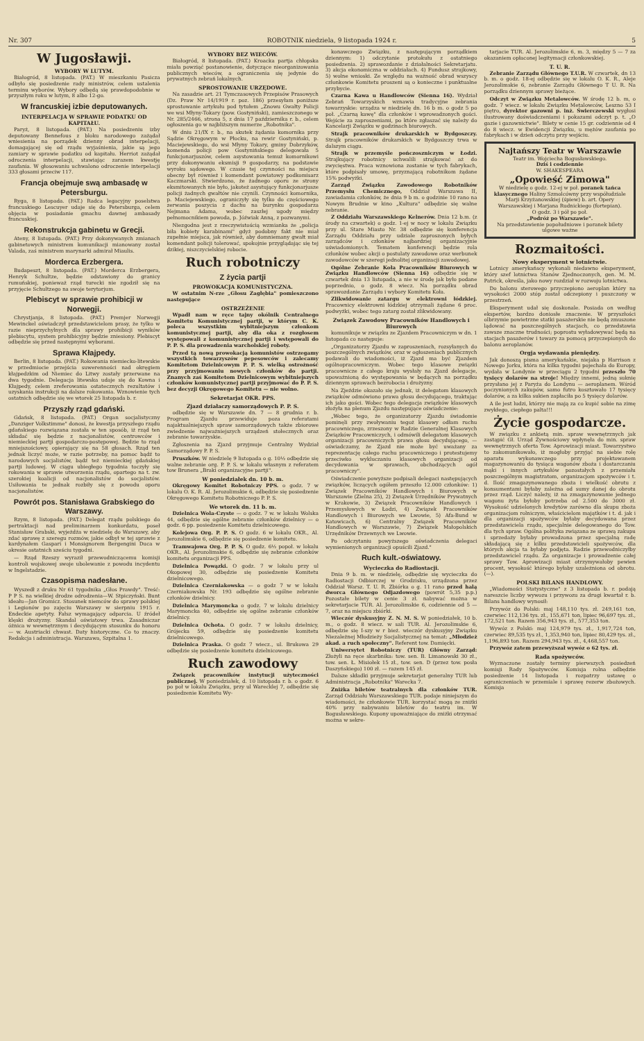Nr. 307 ROBOTNIK niedziela, 9 listopada 1924 r. 5
W Jugosławji.
WYBORY W LUTYM.
Białogród, 8 listopada. (PAT.) W mieszkaniu Pasicza odbyło się posiedzenie rady ministrów, celem ustalenia terminu wyborów. Wybory odbędą się prawdopodobnie w przyszłym roku w lutym, 8 albo 12-go.
W francuskiej izbie deputowanych.
INTERPELACJA W SPRAWIE PODATKU OD KAPITAŁU.
Paryż, 8 listopada. (PAT.) Na posiedzeniu izby deputowany Bennefous z bloku narodowego zażądał wniesienia na porządek dzienny obrad interpelacji, domagającej się od rządu wyjaśnienia, jakie są jego zamiary w sprawie podatku od kapitału. Herriot zażądał odroczenia interpelacji, stawiając zarazem kwestję zaufania. W głosowaniu uchwalono odroczenie interpelacji 333 głosami przeciw 117.
Francja obejmuje swą ambasadę w Petersburgu.
Ryga, 8 listopada. (PAT.) Radca legacyjny poselstwa francuskiego Lescuyer udaje się do Petersburga, celem objęcia w posiadanie gmachu dawnej ambasady francuskiej.
Rekonstrukcja gabinetu w Grecji.
Ateny, 8 listopada. (PAT.) Przy dokonywanych zmianach gabinetowych ministrem komunikacji mianowany został Valada, zaś ministrem marynarki admirał Miaulis.
Morderca Erzbergera.
Budapeszt, 8 listopada. (PAT.) Morderca Erzbergera, Henryk Schultze, będzie odstawiony do granicy rumuńskiej, ponieważ rząd turecki nie zgodził się na przyjęcie Schultzego na swoje terytorjum.
Plebiscyt w sprawie prohibicji w Norwegji.
Chrystjanja, 8 listopada. (PAT.) Premjer Norwegji Mewinckel oświadczył przedstawicielom prasy, że tylko w razie nieprzychylnych dla sprawy prohibicji wyników plebiscytu, system prohibicyjny będzie zniesiony. Plebiscyt odbędzie się przed następnymi wyborami.
Sprawa Kłajpedy.
Berlin, 8 listopada. (PAT.) Rokowania niemiecko-litewskie w przedmiocie przejścia suwerenności nad okręgiem kłajpedzkim od Niemiec do Litwy zostały przerwane na dwa tygodnie. Delegacja litewska udaje się do Kowna i Kłajpedy, celem zreferowania ostatecznych rezultatów i uzyskania instrukcji na dalsze rokowania. Wznowienie tych ostatnich odbędzie się we wtorek 25 listopada b. r.
Przyszły rząd gdański.
Gdańsk, 8 listopada. (PAT.) Organ socjalistyczny „Danziger Volkstimme" donosi, że kwestja przyszłego rządu gdańskiego rozwiązana została w ten sposób, iż rząd ten składać się będzie z nacjonalistów, centrowców i niemieckiej partji gospodarczo-postępowej. Będzie to rząd mniejszościowy, opierający się na 58 głosach. Rząd ten jednak liczyć może, w razie potrzeby, na pomoc bądź to narodowych socjalistów, bądź też niemieckiej gdańskiej partji ludowej. W ciągu ubiegłego tygodnia toczyły się rokowania w sprawie utworzenia rządu, opartego na t. zw. szerokiej koalicji od nacjonalistów do socjalistów. Usiłowania te jednak rozbiły się z powodu oporu nacjonalistów.
Powrót pos. Stanisława Grabskiego do Warszawy.
Rzym, 8 listopada. (PAT.) Delegat rządu polskiego do pertraktacji nad preliminarzem konkordatu, poseł Stanisław Grabski, wyjeżdża w niedzielę do Warszawy, aby zdać sprawę z szeregu rozmów, jakie odbył w tej sprawie z kardynałem Gaspari i Monsignorem Bergengini Duca w okresie ostatnich sześciu tygodni.
— Rząd Rzeszy wyraził przewodniczącemu komisji kontroli wojskowej swoje ubolewanie z powodu incydentu w Ingelstadzie.
Czasopisma nadesłane.
Wyszedł z druku Nr 61 tygodnika „Głos Prawdy". Treść: P P S. na wielkiej drodze odrodzenia—W. Stpiczyński. Bunt ideału—Jan Gromicz. Stosunek niemców do sprawy polskiej i Legionów po zajęciu Warszawy w sierpniu 1915 r. Endeckie apetyty. Fałsz wymagający odparcia. U źródeł klęski drożyzny. Skandal oświatowy trwa. Zasadniczar óżnica w wewnętrznym i decydującym stosunku do honoru — w. Austriacki chwast. Daty historyczne. Co to znaczy. Redakcja i administracja. Warszawa, Szpitalna 1.
WYBORY BEZ WIECÓW.
Białogród, 8 listopada. (PAT.) Kroacka partja chłopska miała powziąć postanowienie, dotyczące nieorganizowania publicznych wieców, a ograniczenia się jedynie do prywatnych zebrań lokalnych.
SPROSTOWANIE URZĘDOWE.
Na zasadzie art. 21 Tymczasowych Przepisów Prasowych (Dz. Praw Nr 14/1919 r. poz. 186) przesyłam poniższe sprostowanie artykułu pod tytułem „Znowu Gwałty Policji we wsi Młyny-Tokary (pow. Gostyniński), zamieszczonego w Nr. 285/2466, strona 5, z dnia 17 października r. b., celem ogłoszenia go w najbliższym numerze „Robotnika".
W dniu 21/IX r. b., na skutek żądania komornika przy Sądzie Okręgowym w Płocku, na rewir Gostyniński, p. Maciejewskiego, do wsi Młyny Tokary, gminy Dobrzyków, komenda policji pow Gostynińskiego delegowała 5 funkcjonarjuszów, celem asystowania temuż komornikowi przy dokonywaniu eksmisji 9 gospodarzy, na podstawie wyroku sądowego. W czasie tej czynności na miejscu obecny był również i komendant powiatowy podkomisarz Kaczmarski. Stwierdzono, że żadnego oporu ze strony eksmitowanych nie było, jakoteż asystujący funkcjonarjusze policji żadnych gwałtów nie czynili. Czynności komornika, p. Maciejewskiego, ograniczyły się tylko do częściowego zerwania poszycia z dachu na burynku gospodarza Nejmana Adama, wobec zaszłej ugody między pełnomocnikiem powoda, p. Jóźwiak Anną, z pozwanymi.
Niezgodna jest z rzeczywistością wzmianka że „policja biła kobiety karabinami" gdyż podobny fakt nie miał zupełnie miejsca, jak również, aby domniemany gwałt miał komendant policji tolerować, spokojnie przyglądając się tej dzikiej, niszczycielskiej robocie.
Ruch robotniczy
Z życia partji
PROWOKACJA KOMUNISTYCZNA.
W ostatnim N-rze „Głosu Zagłębia" pomieszczono następujące
OSTRZEŻENIE
Wpadł nam w ręce tajny okólnik Centralnego Komitetu Komunistycznej partji, w którym C. K. poleca wszystkim wybitniejszym członkom komunistycznej partji, aby dla oka z rozgłosem występowali z komunistycznej partji i wstępowali do P. P. S. dla prowadzenia warcholskiej roboty.
Przed tą nową prowokacją komunistów ostrzegamy wszystkich towarzyszów pepesowców i zalecamy Komitetom Dzielnicowym P. P. S. wielką ostrożność przy przyjmowaniu nowych członków do partji. Znanych zaś Komitetom Dzielnicowym wybitniejszych członków komunistycznej partji przyjmować do P. P. S. bez decyzji Okręgowego Komitetu — nie wolno.
Sekretarjat OKR. PPS.
Zjazd działaczy samorządowych P. P. S.
odbędzie się w Warszawie dn. 7 — 8 grudnia r. b. Program Zjazdu przewiduje poza referatami najaktualniejszych spraw samorządowych także zbiorowe zwiedzenie najważniejszych urządzeń stołecznych oraz zebranie towarzyskie.
Zgłoszenia na Zjazd przyjmuje Centralny Wydział Samorządowy P. P. S.
Pruszków. W niedzielę 9 listopada o g. 10½ odbędzie się walne zebranie org. P. P. S. w lokalu własnym z referatem tow Brunera „Braki organizacyjne partji".
W poniedziałek dn. 10 b. m.
Okręgowy Komitet Robotniczy PPS. o godz. 7 w lokalu O. K. R. Al. Jerozolimskie 6, odbędzie się posiedzenie Okręgowego Komitetu Robotniczego P. P. S.
We wtorek dn. 11 b. m.
Dzielnica Wola-Czyste — o godz. 7 w. w lokalu Wolska 44, odbędzie się ogólne zebranie członków dzielnicy — o godz. 6 pp. posiedzenie Komitetu dzielnicowego.
Kolejowa Org. P. P. S. O godz. 6 w lokalu OKR., Al. Jerozolimskie 6, odbędzie się posiedzenie komitetu.
Tramwajowa Org. P. P. S. O godz. 6½ popoł. w lokalu OKR., Al. Jerozolimskie 6, odbędzie się zebranie członków komitetu organizacji PPS.
Dzielnica Powązki. O godz. 7 w lokalu przy ul Okopowej 30, odbędzie się posiedzenie Komitetu dzielnicowego.
Dzielnica Czerniakowska — o godz 7 w w lokalu Czerniakowska Nr. 193 odbędzie się ogólne zebranie członków dzielnicy.
Dzielnica Marymoncka o godz. 7 w lokalu dzielnicy Marymoncka 40, odbędzie się ogólne zebranie członków dzielnicy.
Dzielnica Ochota. O godz. 7 w lokalu dzielnicy, Grójecka 59, odbędzie się posiedzenie komitetu dzielnicowego.
Dzielnica Praska. O godz 7 wiecz., ul. Brukowa 29 odbędzie się posiedzenie komitetu dzielnicowego.
Ruch zawodowy
Związek pracowników instytucji użyteczności publicznej. W poniedziałek, d. 10 listopada r. b. o godz. 6 po poł w lokalu Związku, przy ul Warecklej 7, odbędzie się posiedzenie Komitetu Wy-
konawczego Związku, z następującym porządkiem dziennym: 1) odczytanie protokułu z ostatniego posiedzenia. 2) sprawozdanie z działalności Sekretarjatu. 3) akcja ekonomiczna w oddziałach. 4) Fundusz strajkowy, 5) wolne wnioski. Ze względu na ważność obrad wszyscy członkowie Komitetu proszeni są o konieczne i punktualne przybycie.
Czarna Kawa u Handlowców (Sienna 16). Wydział Zebrań Towarzyskich wznawia tradycyjne zebrania towarzyskie: urządza w niedzielę dn. 16 b m. o godz 5 po poł. „Czarną kawę" dla członków i wprowadzonych gości. Wejście za zaproszeniami, po które zgłaszać się należy do Kancelarji Związku w godzinach biurowych.
Strajk pracowników drukarskich w Bydgoszczy. Strajk pracowników drukarskich w Bydgoszczy trwa w dalszym ciągu.
Strajk w przemyśle pończoszniczym w Łodzi. Strajkujący robotnicy uchwalili strajkować aż do zwycięstwa. Praca wznowiona zostanie w tych fabrykach, które podpisały umowę, przyznającą robotnikom żądane 15% podwyżki.
Zarząd Związku Zawodowego Robotników Przemysłu Chemicznego, Oddział Warszawa II, zawiadamia członków, że dnia 9 b m. o godzinie 10 rano na Nowym Brudnie w kino „Kultura" odbędzie się walne zebranie.
Z Oddziału Warszawskiego Kelnerów. Dnia 12 b.m. (z środy na czwartek) o godz. 1-ej w nocy w lokalu Związku przy ul. Stare Miasto Nr. 38 odbędzie się konferencja Zarządu Oddziału przy udziale zaproszonych byłych zarządców i członków najbardziej organizacyjnie uświadomionych. Tematem konferencji będzie rola członków wobec akcji o postulaty zawodowe oraz werbunek zawodowców w szeregi jednolitej organizacji zawodowej.
Ogólne Zebranie Koła Pracowników Biurowych w Związku Handlowców (Sienna 16) odbędzie się w czwartek dnia 13 listopada, a nie w środę jak było podane poprzednio, o godz. 8 wiecz. Na porządku obrad sprawozdanie Zarządu i wybory Komitetu Koła.
Zlikwidowanie zatargu w elektrowni łódzkiej. Pracownicy elektrowni łódzkiej otrzymali żądane 6 proc. podwyżki, wobec tego zatarg został zlikwidowany.
Związek Zawodowy Pracowników Handlowych i Biurowych
komunikuje w związku ze Zjazdem Pracowniczym w dn. 1 listopada co następuje:
„Organizatorzy Zjazdu w zaproszeniach, rozsyłanych do poszczególnych związków, oraz w ogłoszeniach publicznych podawali do wiadomości, iż Zjazd ma być Zjazdem ogólnopracowniczym. Wobec tego klasowe związki pracownicze z całego kraju wysłały na Zjazd delegacje, upoważnioną do występowania w będących na porządku dziennym sprawach bezrobocia i drożyzny.
Na Zjeździe okazało się jednak, iż delegatom klasowych związków odmówiono prawa głosu decydującego, traktując ich jako gości. Wobec tego delegacja związków klasowych złożyła na plenum Zjazdu następujące oświadczenie:
„Wobec tego, że organizatorzy Zjazdu świadomie pominęli przy zwoływaniu tegoż klasowy odłam ruchu pracowniczego, zrzeszony w Radzie Generalnej Klasowych Związków Pracowniczych, i odmówili delegatom klasowych organizacji pracowniczych prawa głosu decydującego, — oświadczamy, że Zjazd nie może być uważany za reprezentację całego ruchu pracowniczego i protestujemy przeciwko wykluczaniu klasowych organizacji od decydowania w sprawach, obchodzących ogół pracowniczy".
Oświadczenie powyższe podpisali delegaci następujących związków, liczących ogółem przeszło 12.000 członków: 1) Związek Pracowników Handlowych i Biurowych w Warszawie (Zielna 25), 2) Związek Urzędników Prywatnych w Krakowie, 3) Związek Pracowników Handlowych i Przemysłowych w Łodzi, 4) Związek Pracowników Handlowych i Biurowych we Lwowie, 5) Afa-Bund w Katowicach, 6) Centralny Związek Pracowników Handlowych w Warszawie, 7) Związek Małopolskich Urzędników Drzewnych we Lwowie.
Po odczytaniu powyższego oświadczenia delegaci wymienionych organizacji opuścili Zjazd."
Ruch kult.-oświatowy.
Wycieczka do Radiostacji.
Dnia 9 b. m. w niedzielę, odbędzie się wycieczka do Radiostacji Odbiorczej w Grodzisku, urządzona przez Oddział Warsz. T. U. R. Zbiórka o g. 11 rano przed halą dworca Głównego Odjazdowego (powrót 5,35 p.p.) Pozostałe bilety w cenie 3 zł. nabywać można w sekretarjacie TUR. Al. Jerozolimskie 6, codziennie od 5 — 7, oraz na miejscu zbiórki.
Wieczór dyskusyjny Z. N. M. S. W poniedziałek, 10 b. m., o godz. 8 wiecz. w sali TUR. Al. Jerozolimskie 6, odbędzie się I-szy w r bież. wieczór dyskusyjny Związku Niezależnej Młodzieży Socjalistycznej na temat: „Młodzież akad. a ruch społeczny". Referent tow. Damięcki.
Uniwersytet Robotniczy (TUR) Główny Zarząd: Złożyli na ręce skarbnika: tow. sen. B. Limanowski 30 zł., tow. sen. Ł. Misiołek 15 zł., tow. sen. D (przez tow. posła Daszyńskiego) 100 zł. — razem 145 zł.
Dalsze składki przyjmuje sekretarjat generalny TUR lub Administracja „Robotnika" Warecka 7.
Zniżka biletów teatralnych dla członków TUR. Zarząd Oddziału Warszawskiego TUR. podaje niniejszym do wiadomości, że członkowie TUR. korzystać mogą ze zniżki 40% przy nabywaniu biletów do teatru im. W Bogusławskiego. Kupony upoważniające do zniżki otrzymać można w sekre-
tarjacie TUR. Al. Jerozolimskie 6, m. 3, między 5 — 7 za okazaniem opłaconej legitymacji członkowskiej.
T. U. R.
Zebranie Zarządu Głównego T.U.R. W czwartek, dn 13 b. m. o godz. 18-ej odbędzie się w lokalu O. K. R., Aleje Jerozolimskie 6, zebranie Zarządu Głównego T U. R. Na porządku dziennym sprawy bieżące.
Odczyt w Związku Metalowców. W środę 12 b. m, o godz. 7 wiecz. w lokalu Związku Metalowców, Leszno 53 I piętro, dyrektor gazowni p. inż. Świerczewski wygłosi ilustrowany doświadczeniami i pokazami odczyt p. t. „O gazie i gazownictwie". Bilety w cenie 15 gr. codziennie od 4 do 8 wiecz. w Ewidencji Związku, u mężów zaufania po fabrykach i w dzień odczytu przy wejściu.
Najtańszy Teatr w Warszawie
Teatr im. Wojciecha Bogusławskiego.
Dziś i codziennie
W. SHAKESPEARA
„Opowieść Zimowa"
W niedzielę o godz. 12-ej w poł. poranek tańca klasycznego Haliny Szmolcówny przy współudziale Marji Krzyżanowskiej (śpiew) b. art. Opery Warszawskiej i Marjana Rudnickiego (fortepian).
O godz. 3 i pół po poł.
„Podróż po Warszawie".
Na przedstawienie popołudniowe i poranek bilety ulgowe ważne
Rozmaitości.
Nowy eksperyment w lotnictwie.
Lotnicy amerykańscy wykonali niedawno eksperyment, który szef lotnictwa Stanów Zjednoczonych, gen. M. M. Patrick, określa, jako nowy rozdział w rozwoju lotnictwa.
Do balonu sterowego przyczepiono aeroplan który na wysokości 2000 stóp został odczepiony i puszczony w przestrzeń.
Eksperyment udał się doskonale. Posiada on według ekspertów, bardzo doniosłe znaczenie. W przyszłości olbrzymie powietrzne statki pasażerskie nie będą zmuszone lądować na poszczególnych stacjach, co przedstawia zawsze znaczne trudności; poprostu wyładowywać będą na stacjach pasażerów i towary za pomocą przyczepionych do balonu aeroplanów.
Orgja wydawania pieniędzy.
Jak donoszą pisma amerykańskie, niejaka p Harrison z Nowego Jorku, która na kilka tygodni pojechała do Europy, wydała w Londynie w przeciągu 2 tygodni przeszło 70 tysięcy dolarów na stroje! Między innemi, jedną suknię przysłano jej z Paryża do Londynu — aeroplanem. Wśród poczynionych zakupów, samo futro kosztowało 17 tysięcy dolarów, a za kilka sukien zapłaciła po 5 tysięcy dolarów.
A ile jest ludzi, którzy nie mają za co kupić sobie na zimę zwykłego, ciepłego palta!!!
Życie gospodarcze.
W związku z ankietą min. spraw wewnętrznych jak zastąpić Gł. Urząd Żywnościowy wpłynęła do min. spraw wewnętrznych oferta Tow. Aprowizacji miast. Towarzystwo to zakomunikowało, iż mogłoby przyjąć na siebie rolę aparatu wykonawczego przy projektowanem magazynowaniu do tysiąca wagonów zboża i dostarczaniu mąki i innych artykułów pozostałych z przemiału poszczególnym magistratom, organizacjom spożywców i t. d. Ilość zmagazynowanego zboża i wielkość obrotu z konsumentami byłaby zależna od sumy danej do obrotu przez rząd. Liczyć należy, iż na zmagazynowanie jednego wagonu żyta byłoby potrzeba od 2.500 do 3000 zł. Wysokość udzielonych kredytów zarówno dla skupu zboża organizacjom rolniczym, właścicielom majątków i t. d. jak i dla organizacji spożywców byłaby decydowana przez przedstawiciela rządu, specjalnie delegowanego do Tow. dla tych spraw. Ogólna polityka związana ze sprawą zakupu i sprzedaży byłaby prowadzona przez specjalną radę składającą się z kilku przedstawicieli spożywców, dla których akcja ta byłaby podjęta. Radzie przewodniczyłby przedstawiciel rządu. Za organizacje i prowadzenie całej sprawy Tow. Aprowizacji miast otrzymywałoby pewien procent, wysokość którego byłaby uzależniona od obrotu. (—).
POLSKI BILANS HANDLOWY.
„Wiadomości Statystyczne" z 3 listopada b. r. podają nareszcie liczby wywozu i przywozu za drugi kwartał r. b. Bilans handlowy wynosił:
Przywóz do Polski: maj 148,110 tys. zł. 249,161 ton, czerwiec 112,136 tys. zł., 155,671 ton, lipiec 96,697 tys. zł., 172,521 ton. Razem 356,943 tys. zł., 577,353 ton.
Wywóz z Polski: maj 124,979 tys. zł., 1,917,724 ton, czerwiec 89,535 tys zł., 1,353,940 ton, lipiec 80,429 tys. zł., 1,196,893 ton. Razem 294,943 tys. zł., 4,468,557 ton.
Przywóz zatem przewyższał wywóz o 62 tys. zł.
Rada spożywców.
Wyznaczone zostały terminy pierwszych posiedzeń komisji Rady Spożywców. Komisja rolna odbędzie posiedzenie 14 listopada i rozpatrzy ustawę o ograniczeniach w przemiale i sprawę rezerw zbożowych. Komisja